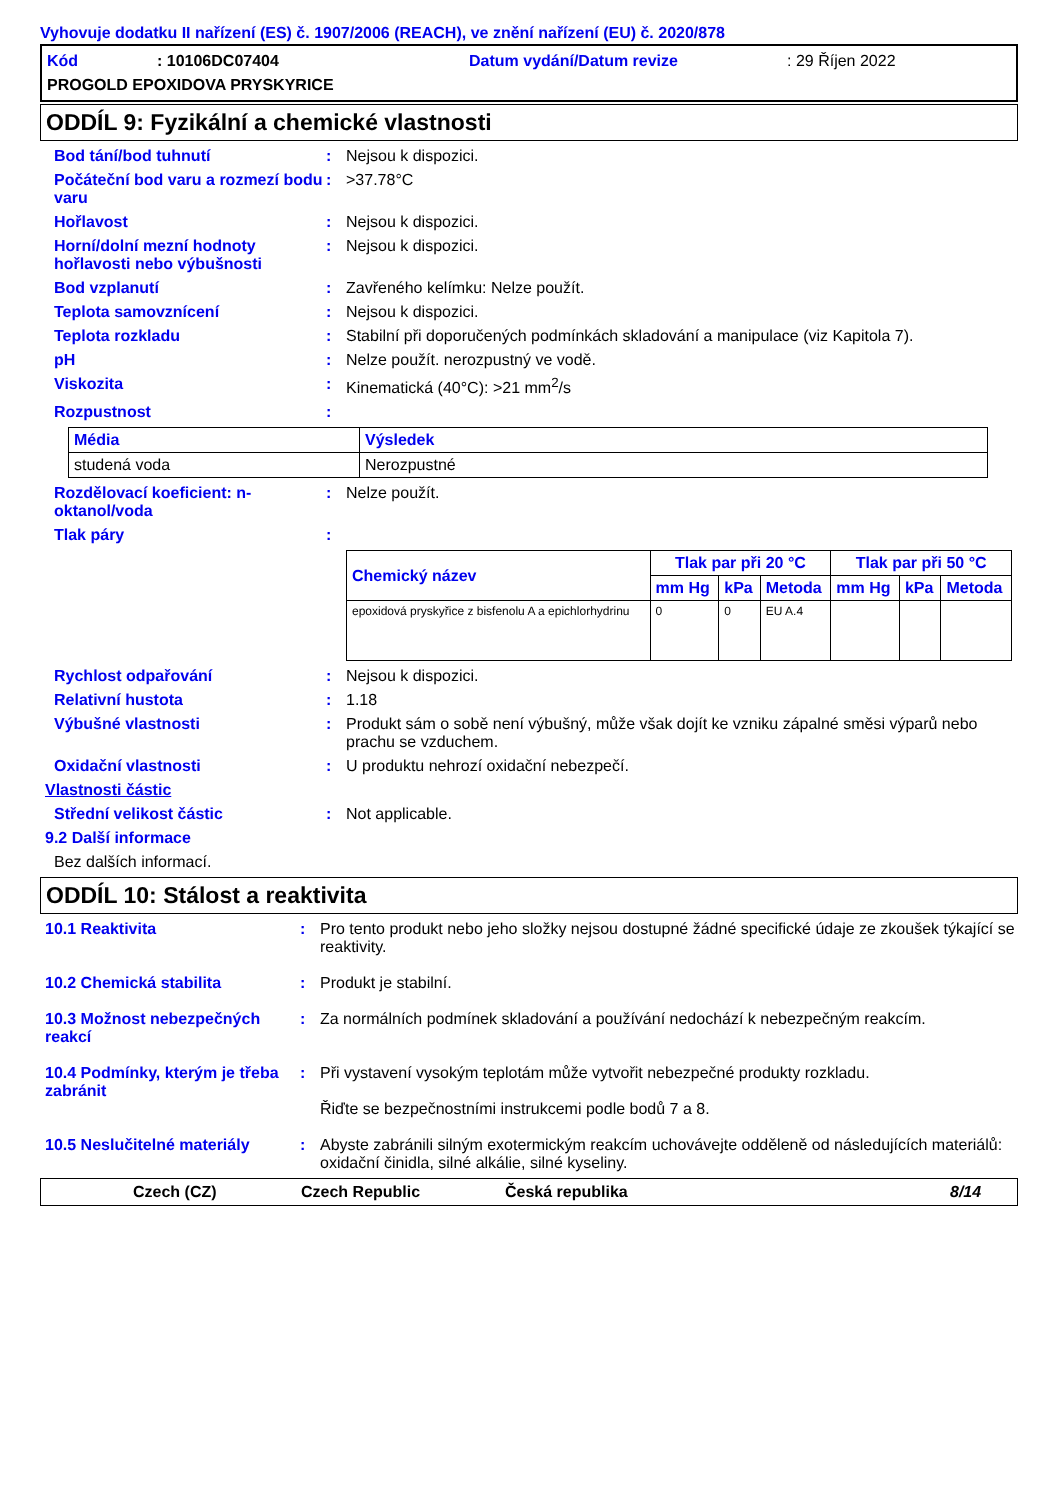Vyhovuje dodatku II nařízení (ES) č. 1907/2006 (REACH), ve znění nařízení (EU) č. 2020/878
Kód: 10106DC07404 Datum vydání/Datum revize: 29 Říjen 2022
PROGOLD EPOXIDOVA PRYSKYRICE
ODDÍL 9: Fyzikální a chemické vlastnosti
Bod tání/bod tuhnutí : Nejsou k dispozici.
Počáteční bod varu a rozmezí bodu varu
: >37.78°C
Hořlavost : Nejsou k dispozici.
Horní/dolní mezní hodnoty hořlavosti nebo výbušnosti
: Nejsou k dispozici.
Bod vzplanutí : Zavřeného kelímku: Nelze použít.
Teplota samovznícení : Nejsou k dispozici.
Teplota rozkladu : Stabilní při doporučených podmínkách skladování a manipulace (viz Kapitola 7).
pH : Nelze použít. nerozpustný ve vodě.
Viskozita : Kinematická (40°C): >21 mm<sup>2</sup>/s
Rozpustnost :
| Média | Výsledek |
| --- | --- |
| studená voda | Nerozpustné |
Rozdělovací koeficient: n-oktanol/voda
: Nelze použít.
Tlak páry :
| Chemický název | Tlak par při 20 °C | | | Tlak par při 50 °C | | |
| --- | --- | --- | --- | --- | --- | --- |
| | mm Hg | kPa | Metoda | mm Hg | kPa | Metoda |
| epoxidová pryskyřice z bisfenolu A a epichlorhydrinu | 0 | 0 | EU A.4 | | | |
Rychlost odpařování : Nejsou k dispozici.
Relativní hustota : 1.18
Výbušné vlastnosti : Produkt sám o sobě není výbušný, může však dojít ke vzniku zápalné směsi výparů nebo prachu se vzduchem.
Oxidační vlastnosti : U produktu nehrozí oxidační nebezpečí.
Vlastnosti částic
Střední velikost částic : Not applicable.
9.2 Další informace
Bez dalších informací.
ODDÍL 10: Stálost a reaktivita
10.1 Reaktivita : Pro tento produkt nebo jeho složky nejsou dostupné žádné specifické údaje ze zkoušek týkající se reaktivity.
10.2 Chemická stabilita : Produkt je stabilní.
10.3 Možnost nebezpečných reakcí
: Za normálních podmínek skladování a používání nedochází k nebezpečným reakcím.
10.4 Podmínky, kterým je třeba zabránit
: Při vystavení vysokým teplotám může vytvořit nebezpečné produkty rozkladu.
Řiďte se bezpečnostními instrukcemi podle bodů 7 a 8.
10.5 Neslučitelné materiály
: Abyste zabránili silným exotermickým reakcím uchovávejte odděleně od následujících materiálů: oxidační činidla, silné alkálie, silné kyseliny.
Czech (CZ) Czech Republic Česká republika 8/14